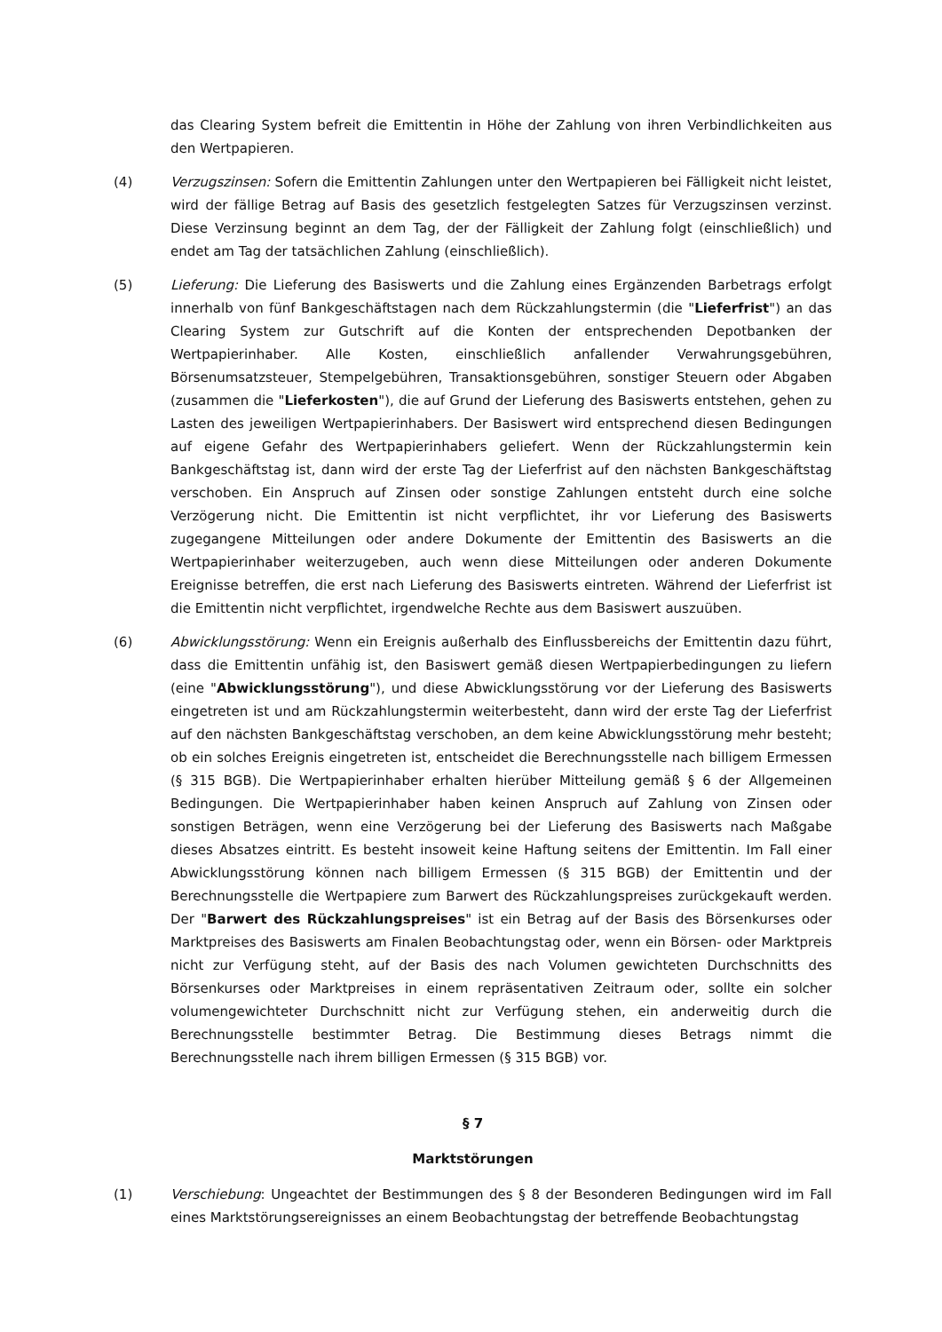das Clearing System befreit die Emittentin in Höhe der Zahlung von ihren Verbindlichkeiten aus den Wertpapieren.
(4) Verzugszinsen: Sofern die Emittentin Zahlungen unter den Wertpapieren bei Fälligkeit nicht leistet, wird der fällige Betrag auf Basis des gesetzlich festgelegten Satzes für Verzugszinsen verzinst. Diese Verzinsung beginnt an dem Tag, der der Fälligkeit der Zahlung folgt (einschließlich) und endet am Tag der tatsächlichen Zahlung (einschließlich).
(5) Lieferung: Die Lieferung des Basiswerts und die Zahlung eines Ergänzenden Barbetrags erfolgt innerhalb von fünf Bankgeschäftstagen nach dem Rückzahlungstermin (die "Lieferfrist") an das Clearing System zur Gutschrift auf die Konten der entsprechenden Depotbanken der Wertpapierinhaber. Alle Kosten, einschließlich anfallender Verwahrungsgebühren, Börsenumsatzsteuer, Stempelgebühren, Transaktionsgebühren, sonstiger Steuern oder Abgaben (zusammen die "Lieferkosten"), die auf Grund der Lieferung des Basiswerts entstehen, gehen zu Lasten des jeweiligen Wertpapierinhabers. Der Basiswert wird entsprechend diesen Bedingungen auf eigene Gefahr des Wertpapierinhabers geliefert. Wenn der Rückzahlungstermin kein Bankgeschäftstag ist, dann wird der erste Tag der Lieferfrist auf den nächsten Bankgeschäftstag verschoben. Ein Anspruch auf Zinsen oder sonstige Zahlungen entsteht durch eine solche Verzögerung nicht. Die Emittentin ist nicht verpflichtet, ihr vor Lieferung des Basiswerts zugegangene Mitteilungen oder andere Dokumente der Emittentin des Basiswerts an die Wertpapierinhaber weiterzugeben, auch wenn diese Mitteilungen oder anderen Dokumente Ereignisse betreffen, die erst nach Lieferung des Basiswerts eintreten. Während der Lieferfrist ist die Emittentin nicht verpflichtet, irgendwelche Rechte aus dem Basiswert auszuüben.
(6) Abwicklungsstörung: Wenn ein Ereignis außerhalb des Einflussbereichs der Emittentin dazu führt, dass die Emittentin unfähig ist, den Basiswert gemäß diesen Wertpapierbedingungen zu liefern (eine "Abwicklungsstörung"), und diese Abwicklungsstörung vor der Lieferung des Basiswerts eingetreten ist und am Rückzahlungstermin weiterbesteht, dann wird der erste Tag der Lieferfrist auf den nächsten Bankgeschäftstag verschoben, an dem keine Abwicklungsstörung mehr besteht; ob ein solches Ereignis eingetreten ist, entscheidet die Berechnungsstelle nach billigem Ermessen (§ 315 BGB). Die Wertpapierinhaber erhalten hierüber Mitteilung gemäß § 6 der Allgemeinen Bedingungen. Die Wertpapierinhaber haben keinen Anspruch auf Zahlung von Zinsen oder sonstigen Beträgen, wenn eine Verzögerung bei der Lieferung des Basiswerts nach Maßgabe dieses Absatzes eintritt. Es besteht insoweit keine Haftung seitens der Emittentin. Im Fall einer Abwicklungsstörung können nach billigem Ermessen (§ 315 BGB) der Emittentin und der Berechnungsstelle die Wertpapiere zum Barwert des Rückzahlungspreises zurückgekauft werden. Der "Barwert des Rückzahlungspreises" ist ein Betrag auf der Basis des Börsenkurses oder Marktpreises des Basiswerts am Finalen Beobachtungstag oder, wenn ein Börsen- oder Marktpreis nicht zur Verfügung steht, auf der Basis des nach Volumen gewichteten Durchschnitts des Börsenkurses oder Marktpreises in einem repräsentativen Zeitraum oder, sollte ein solcher volumengewichteter Durchschnitt nicht zur Verfügung stehen, ein anderweitig durch die Berechnungsstelle bestimmter Betrag. Die Bestimmung dieses Betrags nimmt die Berechnungsstelle nach ihrem billigen Ermessen (§ 315 BGB) vor.
§ 7
Marktstörungen
(1) Verschiebung: Ungeachtet der Bestimmungen des § 8 der Besonderen Bedingungen wird im Fall eines Marktstörungsereignisses an einem Beobachtungstag der betreffende Beobachtungstag